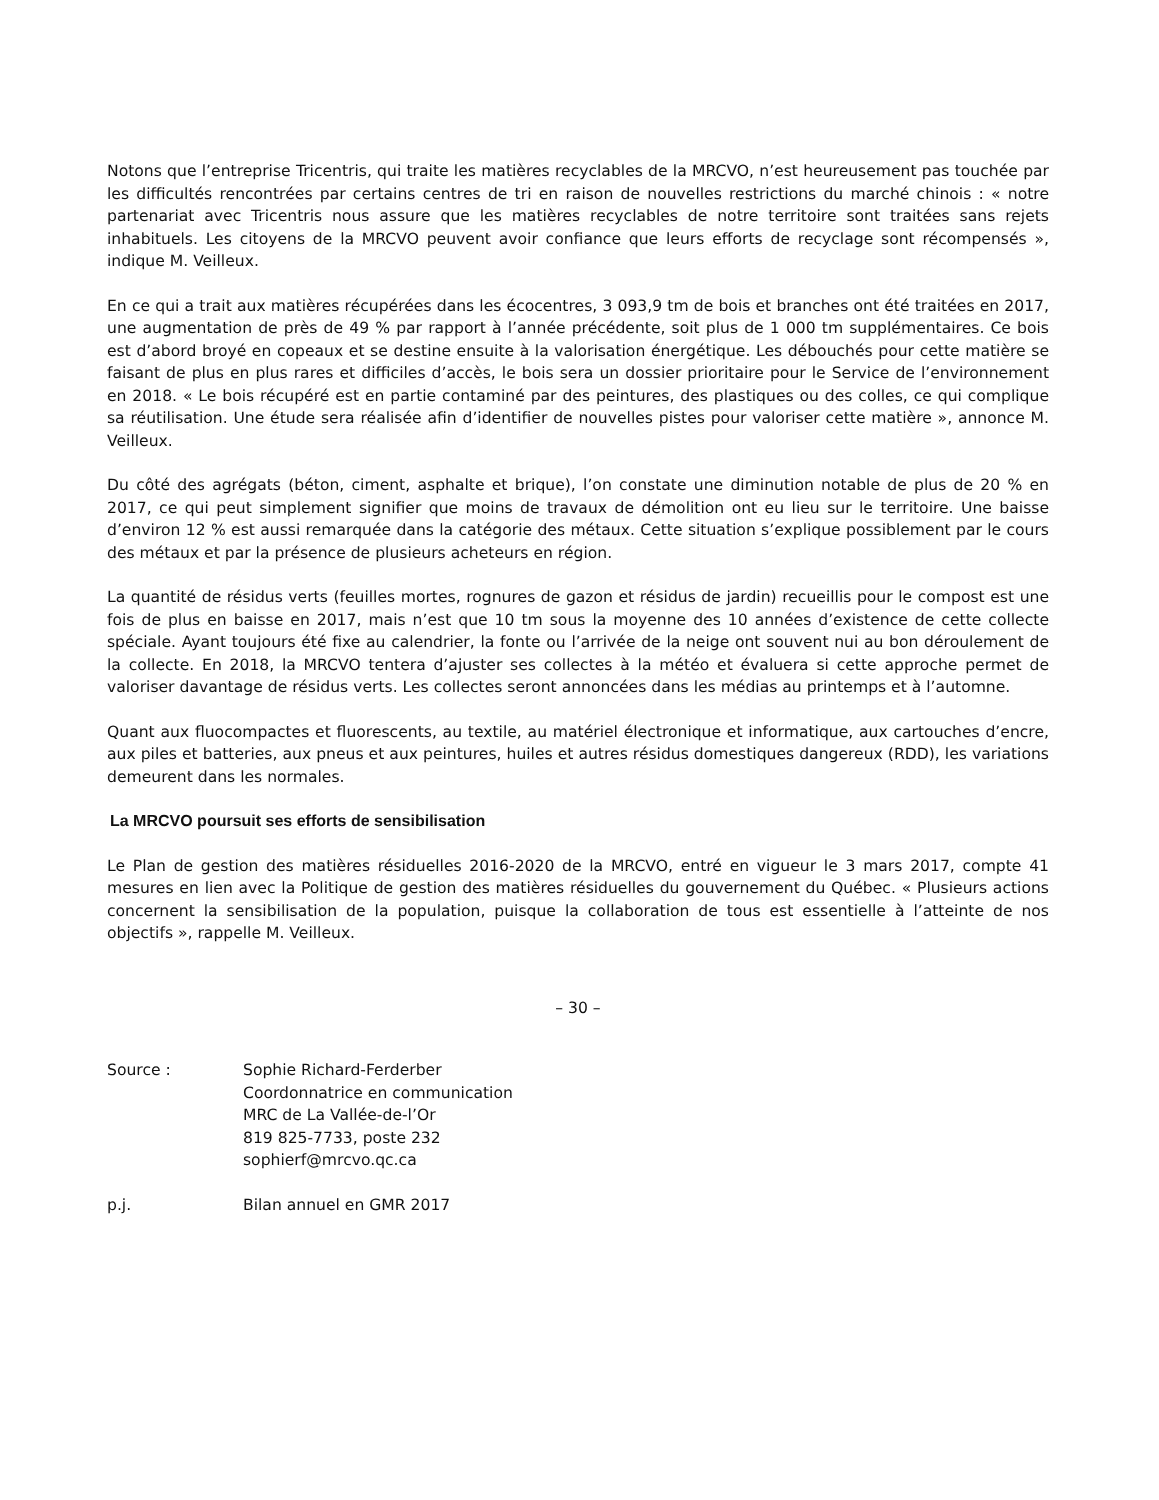Notons que l’entreprise Tricentris, qui traite les matières recyclables de la MRCVO, n’est heureusement pas touchée par les difficultés rencontrées par certains centres de tri en raison de nouvelles restrictions du marché chinois : « notre partenariat avec Tricentris nous assure que les matières recyclables de notre territoire sont traitées sans rejets inhabituels. Les citoyens de la MRCVO peuvent avoir confiance que leurs efforts de recyclage sont récompensés », indique M. Veilleux.
En ce qui a trait aux matières récupérées dans les écocentres, 3 093,9 tm de bois et branches ont été traitées en 2017, une augmentation de près de 49 % par rapport à l’année précédente, soit plus de 1 000 tm supplémentaires. Ce bois est d’abord broyé en copeaux et se destine ensuite à la valorisation énergétique. Les débouchés pour cette matière se faisant de plus en plus rares et difficiles d’accès, le bois sera un dossier prioritaire pour le Service de l’environnement en 2018. « Le bois récupéré est en partie contaminé par des peintures, des plastiques ou des colles, ce qui complique sa réutilisation. Une étude sera réalisée afin d’identifier de nouvelles pistes pour valoriser cette matière », annonce M. Veilleux.
Du côté des agrégats (béton, ciment, asphalte et brique), l’on constate une diminution notable de plus de 20 % en 2017, ce qui peut simplement signifier que moins de travaux de démolition ont eu lieu sur le territoire. Une baisse d’environ 12 % est aussi remarquée dans la catégorie des métaux. Cette situation s’explique possiblement par le cours des métaux et par la présence de plusieurs acheteurs en région.
La quantité de résidus verts (feuilles mortes, rognures de gazon et résidus de jardin) recueillis pour le compost est une fois de plus en baisse en 2017, mais n’est que 10 tm sous la moyenne des 10 années d’existence de cette collecte spéciale. Ayant toujours été fixe au calendrier, la fonte ou l’arrivée de la neige ont souvent nui au bon déroulement de la collecte. En 2018, la MRCVO tentera d’ajuster ses collectes à la météo et évaluera si cette approche permet de valoriser davantage de résidus verts. Les collectes seront annoncées dans les médias au printemps et à l’automne.
Quant aux fluocompactes et fluorescents, au textile, au matériel électronique et informatique, aux cartouches d’encre, aux piles et batteries, aux pneus et aux peintures, huiles et autres résidus domestiques dangereux (RDD), les variations demeurent dans les normales.
La MRCVO poursuit ses efforts de sensibilisation
Le Plan de gestion des matières résiduelles 2016-2020 de la MRCVO, entré en vigueur le 3 mars 2017, compte 41 mesures en lien avec la Politique de gestion des matières résiduelles du gouvernement du Québec. « Plusieurs actions concernent la sensibilisation de la population, puisque la collaboration de tous est essentielle à l’atteinte de nos objectifs », rappelle M. Veilleux.
– 30 –
Source : Sophie Richard-Ferderber
Coordonnatrice en communication
MRC de La Vallée-de-l’Or
819 825-7733, poste 232
sophierf@mrcvo.qc.ca
p.j. Bilan annuel en GMR 2017